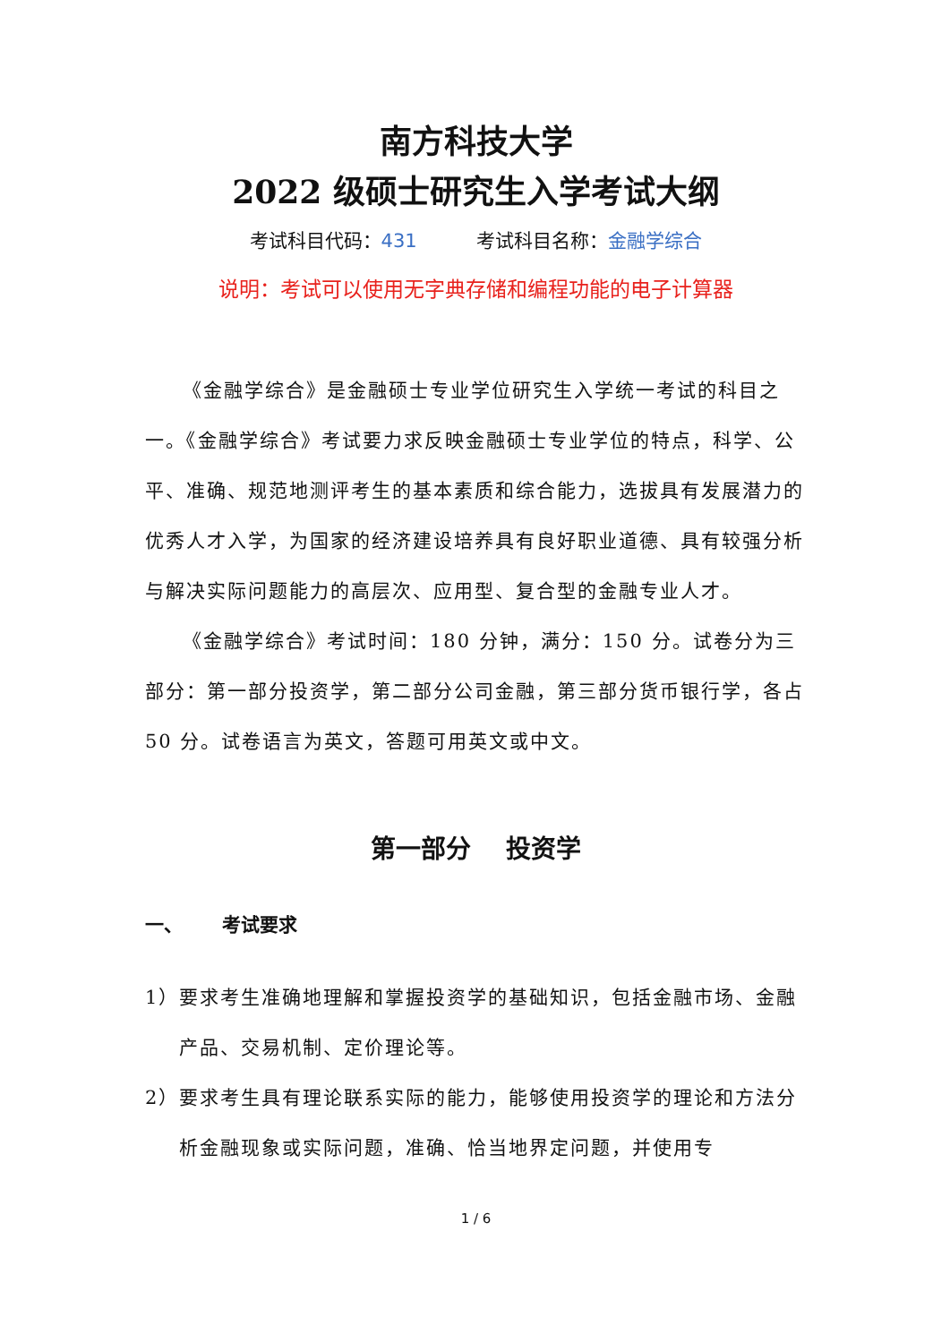南方科技大学
2022 级硕士研究生入学考试大纲
考试科目代码：431 考试科目名称：金融学综合
说明：考试可以使用无字典存储和编程功能的电子计算器
《金融学综合》是金融硕士专业学位研究生入学统一考试的科目之一。《金融学综合》考试要力求反映金融硕士专业学位的特点，科学、公平、准确、规范地测评考生的基本素质和综合能力，选拔具有发展潜力的优秀人才入学，为国家的经济建设培养具有良好职业道德、具有较强分析与解决实际问题能力的高层次、应用型、复合型的金融专业人才。
《金融学综合》考试时间：180 分钟，满分：150 分。试卷分为三部分：第一部分投资学，第二部分公司金融，第三部分货币银行学，各占 50 分。试卷语言为英文，答题可用英文或中文。
第一部分 投资学
一、 考试要求
1）要求考生准确地理解和掌握投资学的基础知识，包括金融市场、金融产品、交易机制、定价理论等。
2）要求考生具有理论联系实际的能力，能够使用投资学的理论和方法分析金融现象或实际问题，准确、恰当地界定问题，并使用专
1 / 6